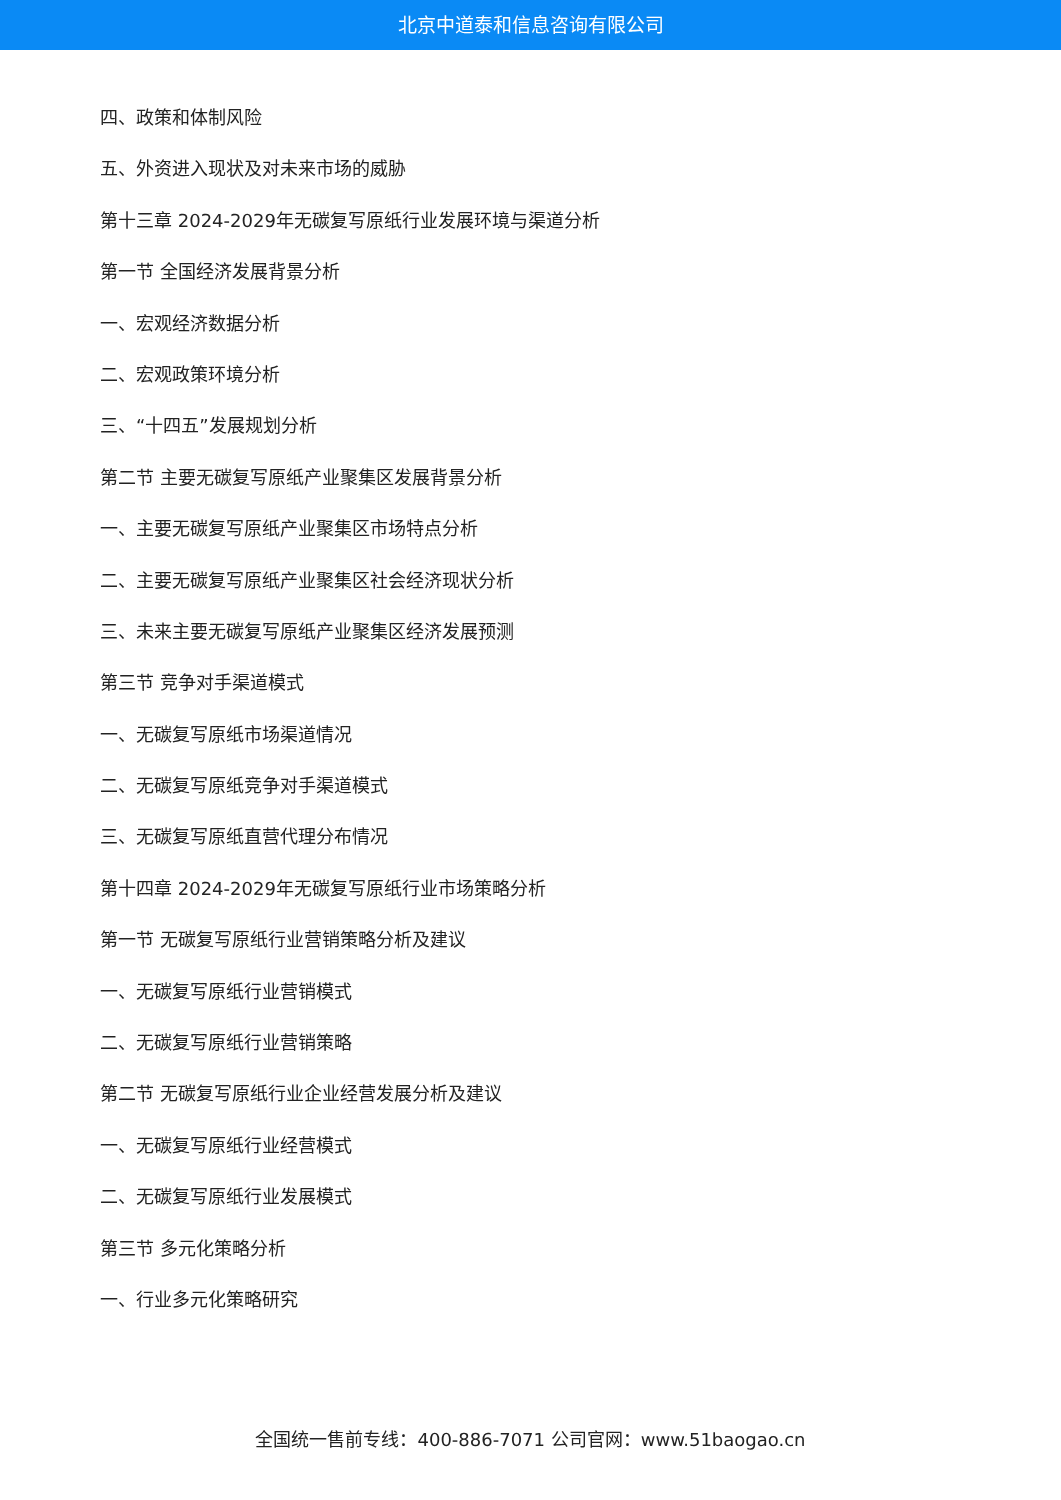北京中道泰和信息咨询有限公司
四、政策和体制风险
五、外资进入现状及对未来市场的威胁
第十三章 2024-2029年无碳复写原纸行业发展环境与渠道分析
第一节 全国经济发展背景分析
一、宏观经济数据分析
二、宏观政策环境分析
三、“十四五”发展规划分析
第二节 主要无碳复写原纸产业聚集区发展背景分析
一、主要无碳复写原纸产业聚集区市场特点分析
二、主要无碳复写原纸产业聚集区社会经济现状分析
三、未来主要无碳复写原纸产业聚集区经济发展预测
第三节 竞争对手渠道模式
一、无碳复写原纸市场渠道情况
二、无碳复写原纸竞争对手渠道模式
三、无碳复写原纸直营代理分布情况
第十四章 2024-2029年无碳复写原纸行业市场策略分析
第一节 无碳复写原纸行业营销策略分析及建议
一、无碳复写原纸行业营销模式
二、无碳复写原纸行业营销策略
第二节 无碳复写原纸行业企业经营发展分析及建议
一、无碳复写原纸行业经营模式
二、无碳复写原纸行业发展模式
第三节 多元化策略分析
一、行业多元化策略研究
全国统一售前专线：400-886-7071 公司官网：www.51baogao.cn